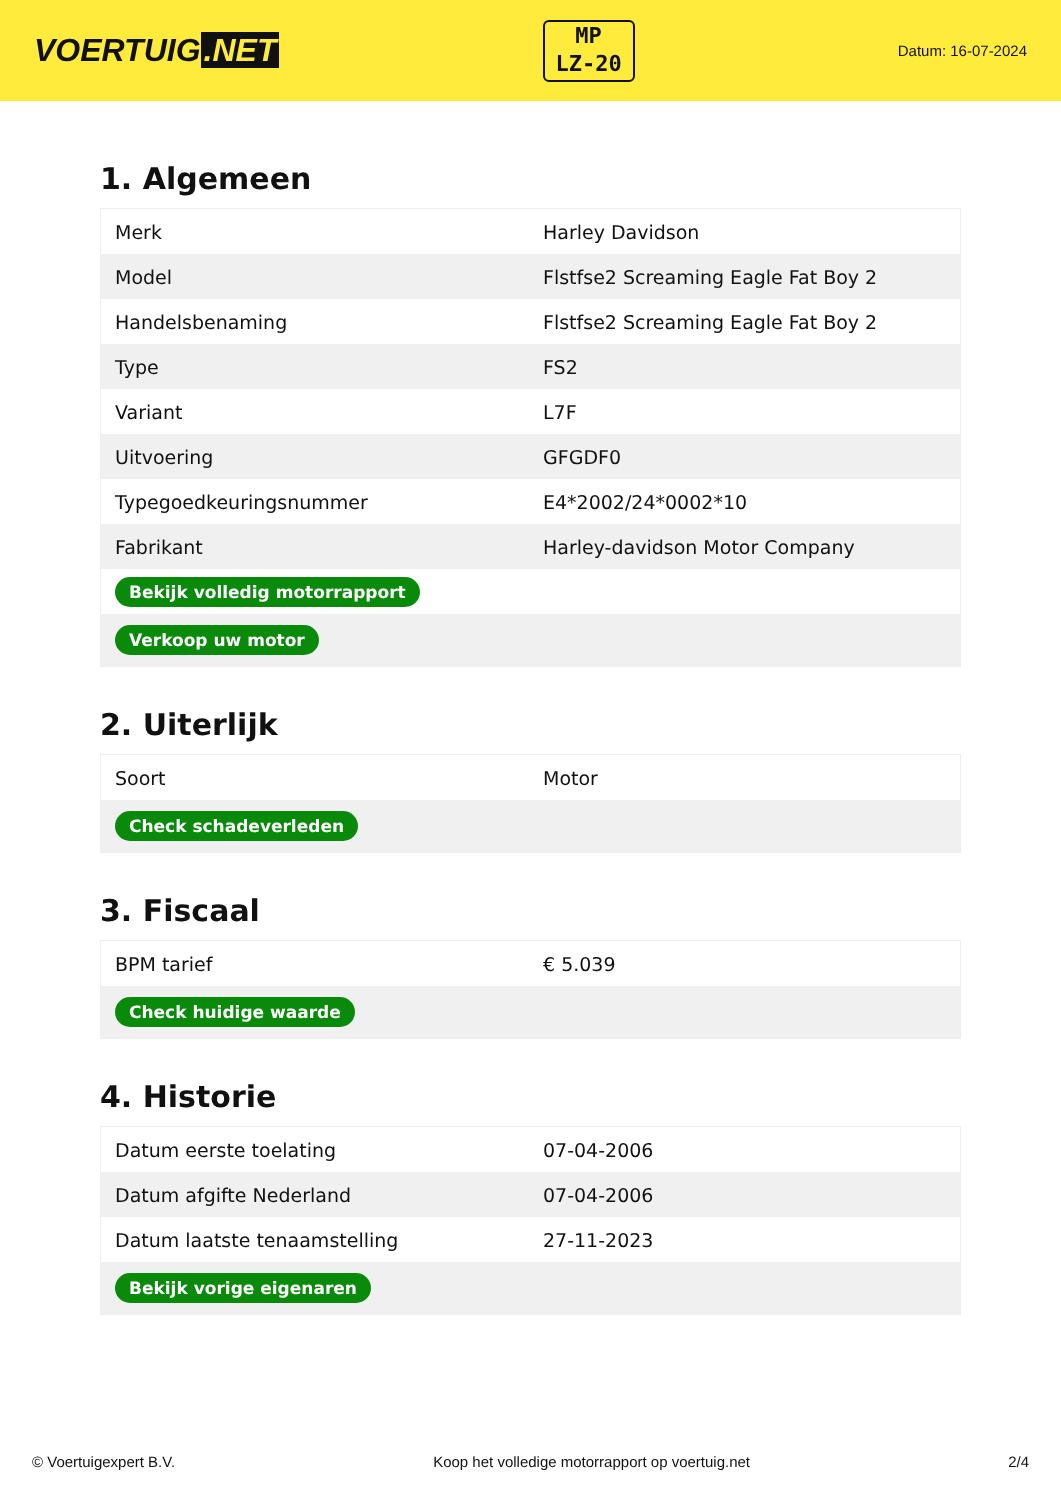VOERTUIG.NET
MP
LZ-20
Datum: 16-07-2024
1. Algemeen
| Merk | Harley Davidson |
| Model | Flstfse2 Screaming Eagle Fat Boy 2 |
| Handelsbenaming | Flstfse2 Screaming Eagle Fat Boy 2 |
| Type | FS2 |
| Variant | L7F |
| Uitvoering | GFGDF0 |
| Typegoedkeuringsnummer | E4*2002/24*0002*10 |
| Fabrikant | Harley-davidson Motor Company |
| Bekijk volledig motorrapport | |
| Verkoop uw motor | |
2. Uiterlijk
| Soort | Motor |
| Check schadeverleden | |
3. Fiscaal
| BPM tarief | € 5.039 |
| Check huidige waarde | |
4. Historie
| Datum eerste toelating | 07-04-2006 |
| Datum afgifte Nederland | 07-04-2006 |
| Datum laatste tenaamstelling | 27-11-2023 |
| Bekijk vorige eigenaren | |
© Voertuigexpert B.V. Koop het volledige motorrapport op voertuig.net 2/4